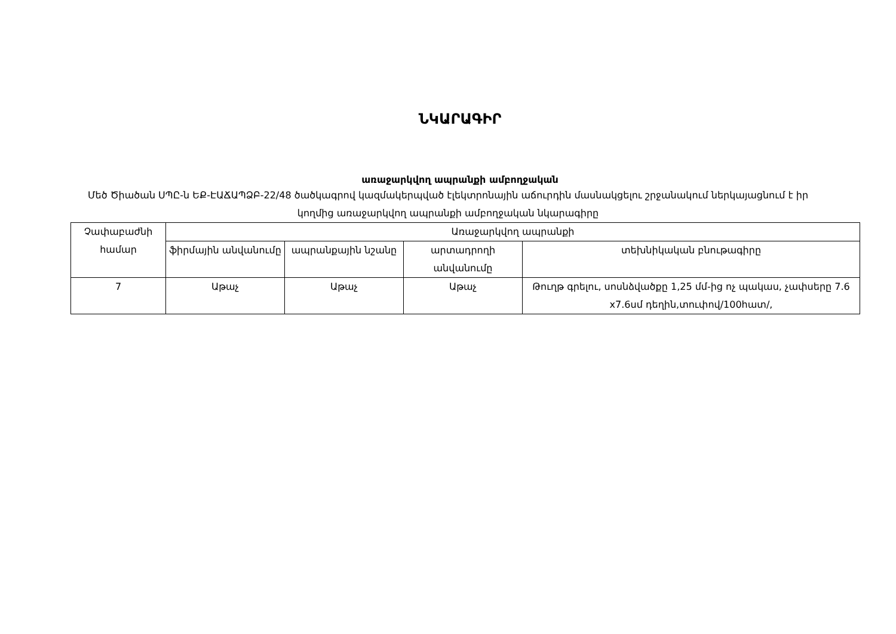ՆԿԱՐԱԳԻՐ
առաջարկվող ապրանքի ամբողջական
Մեծ Ծիածան ՍՊԸ-ն ԵՔ-ԷԱՃԱՊՁԲ-22/48 ծածկագրով կազմակերպված էլեկտրոնային աճուրդին մասնակցելու շրջանակում ներկայացնում է իր կողմից առաջարկվող ապրանքի ամբողջական նկարագիրը
| Չափաբաժնի համար | Առաջարկվող ապրանքի | | | |
| --- | --- | --- | --- | --- |
| | ֆիրմային անվանումը | ապրանքային նշանը | արտադրողի անվանումը | տեխնիկական բնութագիրը |
| 7 | Աթաչ | Աթաչ | Աթաչ | Թուղթ գրելու, սոսնձվածքը 1,25 մմ-ից ոչ պակաս, չափսերը 7.6 x7.6սմ դեղին,տուփով/100հատ/, |